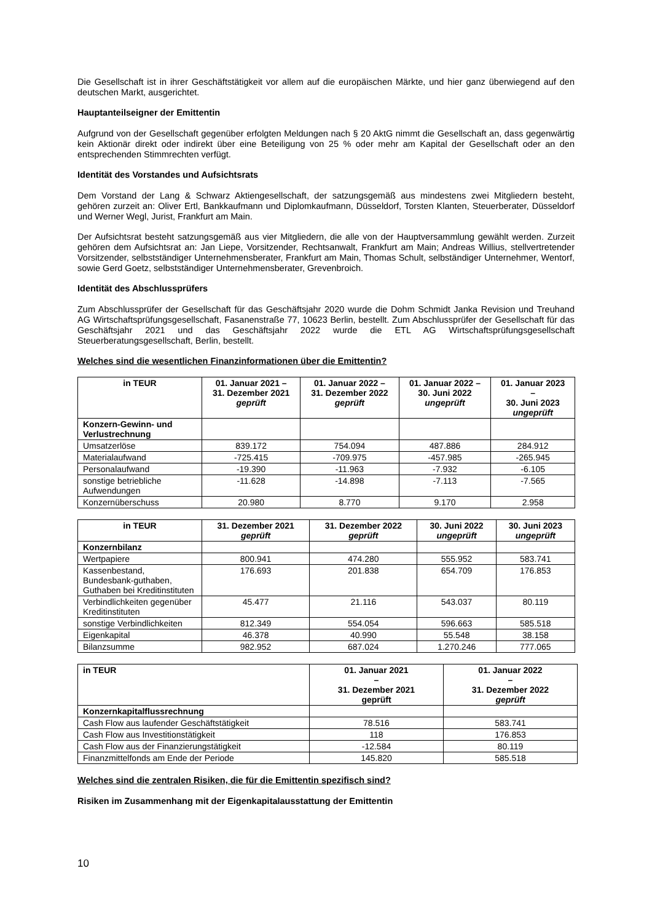Die Gesellschaft ist in ihrer Geschäftstätigkeit vor allem auf die europäischen Märkte, und hier ganz überwiegend auf den deutschen Markt, ausgerichtet.
Hauptanteilseigner der Emittentin
Aufgrund von der Gesellschaft gegenüber erfolgten Meldungen nach § 20 AktG nimmt die Gesellschaft an, dass gegenwärtig kein Aktionär direkt oder indirekt über eine Beteiligung von 25 % oder mehr am Kapital der Gesellschaft oder an den entsprechenden Stimmrechten verfügt.
Identität des Vorstandes und Aufsichtsrats
Dem Vorstand der Lang & Schwarz Aktiengesellschaft, der satzungsgemäß aus mindestens zwei Mitgliedern besteht, gehören zurzeit an: Oliver Ertl, Bankkaufmann und Diplomkaufmann, Düsseldorf, Torsten Klanten, Steuerberater, Düsseldorf und Werner Wegl, Jurist, Frankfurt am Main.
Der Aufsichtsrat besteht satzungsgemäß aus vier Mitgliedern, die alle von der Hauptversammlung gewählt werden. Zurzeit gehören dem Aufsichtsrat an: Jan Liepe, Vorsitzender, Rechtsanwalt, Frankfurt am Main; Andreas Willius, stellvertretender Vorsitzender, selbstständiger Unternehmensberater, Frankfurt am Main, Thomas Schult, selbständiger Unternehmer, Wentorf, sowie Gerd Goetz, selbstständiger Unternehmensberater, Grevenbroich.
Identität des Abschlussprüfers
Zum Abschlussprüfer der Gesellschaft für das Geschäftsjahr 2020 wurde die Dohm Schmidt Janka Revision und Treuhand AG Wirtschaftsprüfungsgesellschaft, Fasanenstraße 77, 10623 Berlin, bestellt. Zum Abschlussprüfer der Gesellschaft für das Geschäftsjahr 2021 und das Geschäftsjahr 2022 wurde die ETL AG Wirtschaftsprüfungsgesellschaft Steuerberatungsgesellschaft, Berlin, bestellt.
Welches sind die wesentlichen Finanzinformationen über die Emittentin?
| in TEUR | 01. Januar 2021 – 31. Dezember 2021 geprüft | 01. Januar 2022 – 31. Dezember 2022 geprüft | 01. Januar 2022 – 30. Juni 2022 ungeprüft | 01. Januar 2023 – 30. Juni 2023 ungeprüft |
| --- | --- | --- | --- | --- |
| Konzern-Gewinn- und Verlustrechnung | | | | |
| Umsatzerlöse | 839.172 | 754.094 | 487.886 | 284.912 |
| Materialaufwand | -725.415 | -709.975 | -457.985 | -265.945 |
| Personalaufwand | -19.390 | -11.963 | -7.932 | -6.105 |
| sonstige betriebliche Aufwendungen | -11.628 | -14.898 | -7.113 | -7.565 |
| Konzernüberschuss | 20.980 | 8.770 | 9.170 | 2.958 |
| in TEUR | 31. Dezember 2021 geprüft | 31. Dezember 2022 geprüft | 30. Juni 2022 ungeprüft | 30. Juni 2023 ungeprüft |
| --- | --- | --- | --- | --- |
| Konzernbilanz | | | | |
| Wertpapiere | 800.941 | 474.280 | 555.952 | 583.741 |
| Kassenbestand, Bundesbank-guthaben, Guthaben bei Kreditinstituten | 176.693 | 201.838 | 654.709 | 176.853 |
| Verbindlichkeiten gegenüber Kreditinstituten | 45.477 | 21.116 | 543.037 | 80.119 |
| sonstige Verbindlichkeiten | 812.349 | 554.054 | 596.663 | 585.518 |
| Eigenkapital | 46.378 | 40.990 | 55.548 | 38.158 |
| Bilanzsumme | 982.952 | 687.024 | 1.270.246 | 777.065 |
| in TEUR | 01. Januar 2021 – 31. Dezember 2021 geprüft | 01. Januar 2022 – 31. Dezember 2022 geprüft |
| --- | --- | --- |
| Konzernkapitalflussrechnung | | |
| Cash Flow aus laufender Geschäftstätigkeit | 78.516 | 583.741 |
| Cash Flow aus Investitionstätigkeit | 118 | 176.853 |
| Cash Flow aus der Finanzierungstätigkeit | -12.584 | 80.119 |
| Finanzmittelfonds am Ende der Periode | 145.820 | 585.518 |
Welches sind die zentralen Risiken, die für die Emittentin spezifisch sind?
Risiken im Zusammenhang mit der Eigenkapitalausstattung der Emittentin
10